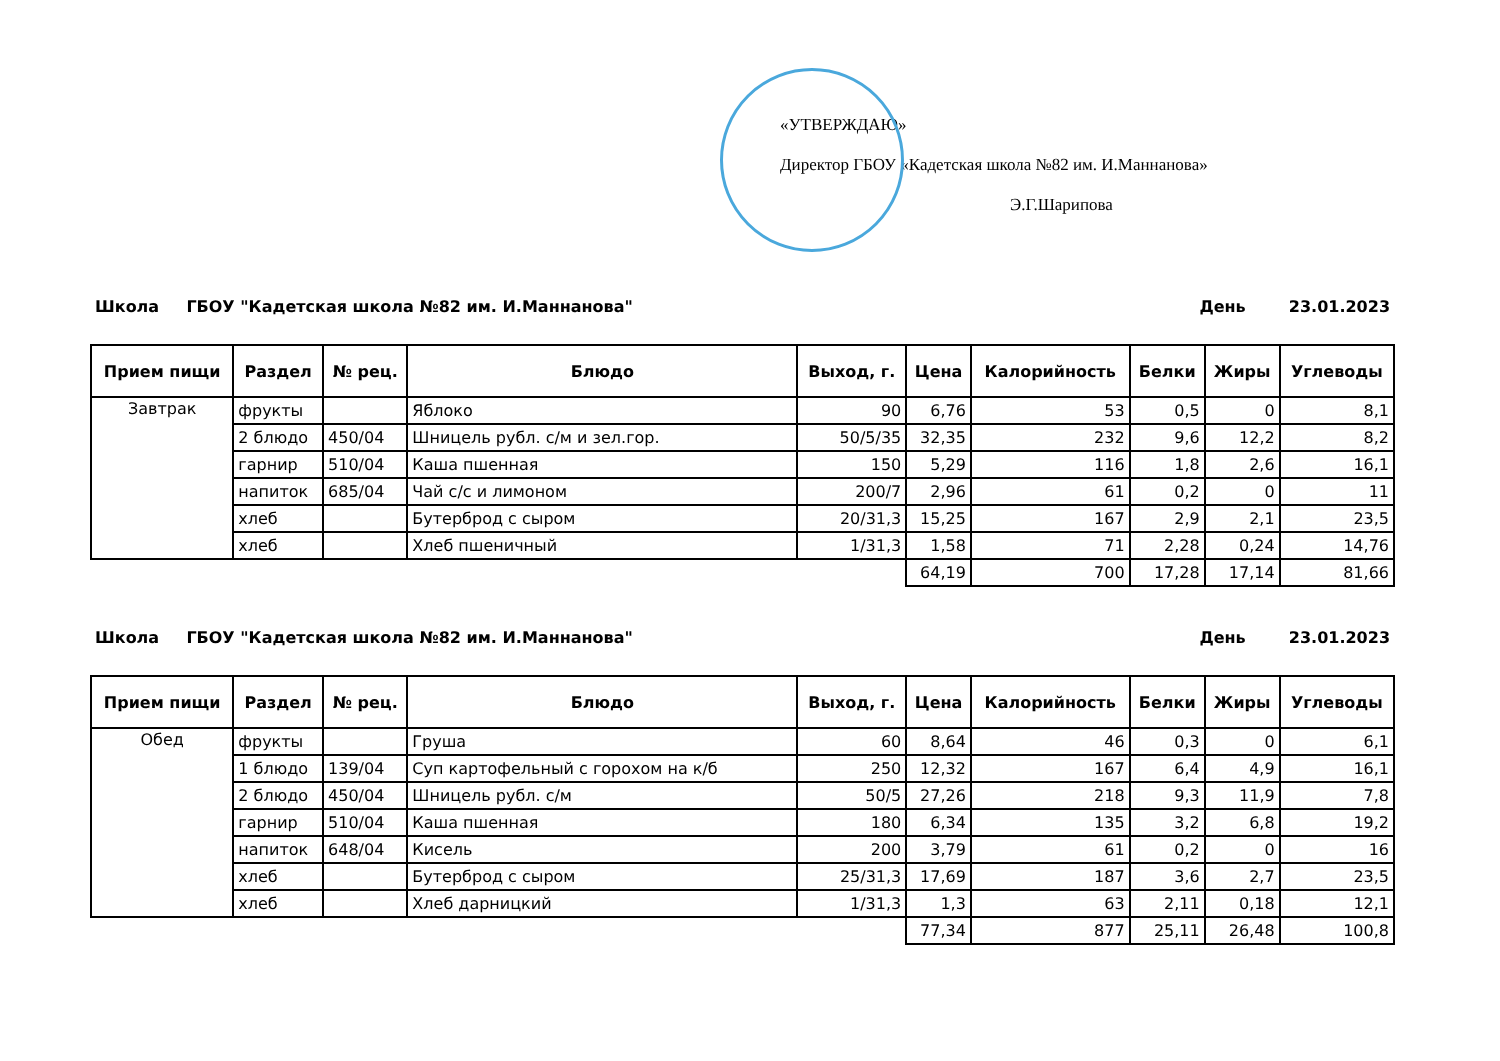«УТВЕРЖДАЮ»
Директор ГБОУ «Кадетская школа №82 им. И.Маннанова»
Э.Г.Шарипова
Школа ГБОУ "Кадетская школа №82 им. И.Маннанова" День 23.01.2023
| Прием пищи | Раздел | № рец. | Блюдо | Выход, г. | Цена | Калорийность | Белки | Жиры | Углеводы |
| --- | --- | --- | --- | --- | --- | --- | --- | --- | --- |
| Завтрак | фрукты | | Яблоко | 90 | 6,76 | 53 | 0,5 | 0 | 8,1 |
| | 2 блюдо | 450/04 | Шницель рубл. с/м и зел.гор. | 50/5/35 | 32,35 | 232 | 9,6 | 12,2 | 8,2 |
| | гарнир | 510/04 | Каша пшенная | 150 | 5,29 | 116 | 1,8 | 2,6 | 16,1 |
| | напиток | 685/04 | Чай с/с и лимоном | 200/7 | 2,96 | 61 | 0,2 | 0 | 11 |
| | хлеб | | Бутерброд с сыром | 20/31,3 | 15,25 | 167 | 2,9 | 2,1 | 23,5 |
| | хлеб | | Хлеб пшеничный | 1/31,3 | 1,58 | 71 | 2,28 | 0,24 | 14,76 |
| | | | | | 64,19 | 700 | 17,28 | 17,14 | 81,66 |
Школа ГБОУ "Кадетская школа №82 им. И.Маннанова" День 23.01.2023
| Прием пищи | Раздел | № рец. | Блюдо | Выход, г. | Цена | Калорийность | Белки | Жиры | Углеводы |
| --- | --- | --- | --- | --- | --- | --- | --- | --- | --- |
| Обед | фрукты | | Груша | 60 | 8,64 | 46 | 0,3 | 0 | 6,1 |
| | 1 блюдо | 139/04 | Суп картофельный с горохом на к/б | 250 | 12,32 | 167 | 6,4 | 4,9 | 16,1 |
| | 2 блюдо | 450/04 | Шницель рубл. с/м | 50/5 | 27,26 | 218 | 9,3 | 11,9 | 7,8 |
| | гарнир | 510/04 | Каша пшенная | 180 | 6,34 | 135 | 3,2 | 6,8 | 19,2 |
| | напиток | 648/04 | Кисель | 200 | 3,79 | 61 | 0,2 | 0 | 16 |
| | хлеб | | Бутерброд с сыром | 25/31,3 | 17,69 | 187 | 3,6 | 2,7 | 23,5 |
| | хлеб | | Хлеб дарницкий | 1/31,3 | 1,3 | 63 | 2,11 | 0,18 | 12,1 |
| | | | | | 77,34 | 877 | 25,11 | 26,48 | 100,8 |